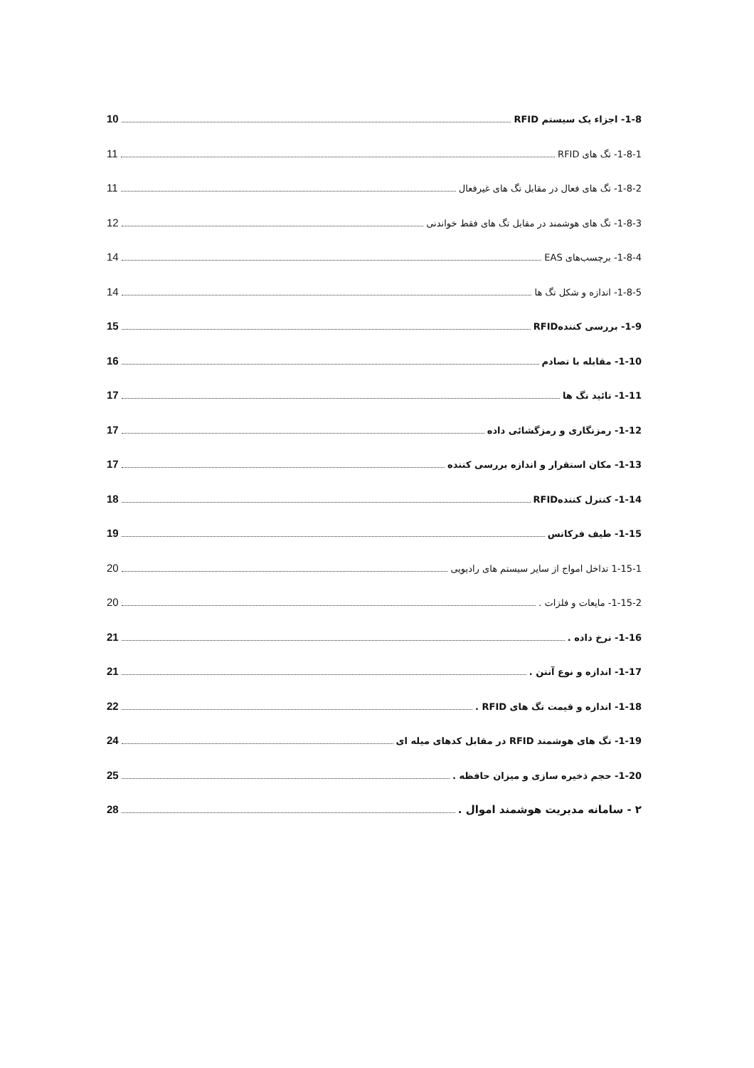1-8- اجزاء یک سیستم RFID 10
1-8-1- تگ های RFID 11
1-8-2- تگ های فعال در مقابل تگ های غیرفعال 11
1-8-3- تگ های هوشمند در مقابل تگ های فقط خواندنی 12
1-8-4- برچسب‌های EAS 14
1-8-5- اندازه و شکل تگ ها 14
1-9- بررسی کنندهRFID 15
1-10- مقابله با تصادم 16
1-11- تائید تگ ها 17
1-12- رمزنگاری و رمزگشائی داده 17
1-13- مکان استقرار و اندازه بررسی کننده 17
1-14- کنترل کنندهRFID 18
1-15- طیف فرکانس 19
1-15-1 تداخل امواج از سایر سیستم های رادیویی 20
1-15-2- مایعات و فلزات . 20
1-16- نرخ داده . 21
1-17- اندازه و نوع آنتن . 21
1-18- اندازه و قیمت تگ های RFID . 22
1-19- تگ های هوشمند RFID در مقابل کدهای میله ای 24
1-20- حجم ذخیره سازی و میزان حافظه . 25
۲ - سامانه مدیریت هوشمند اموال . 28